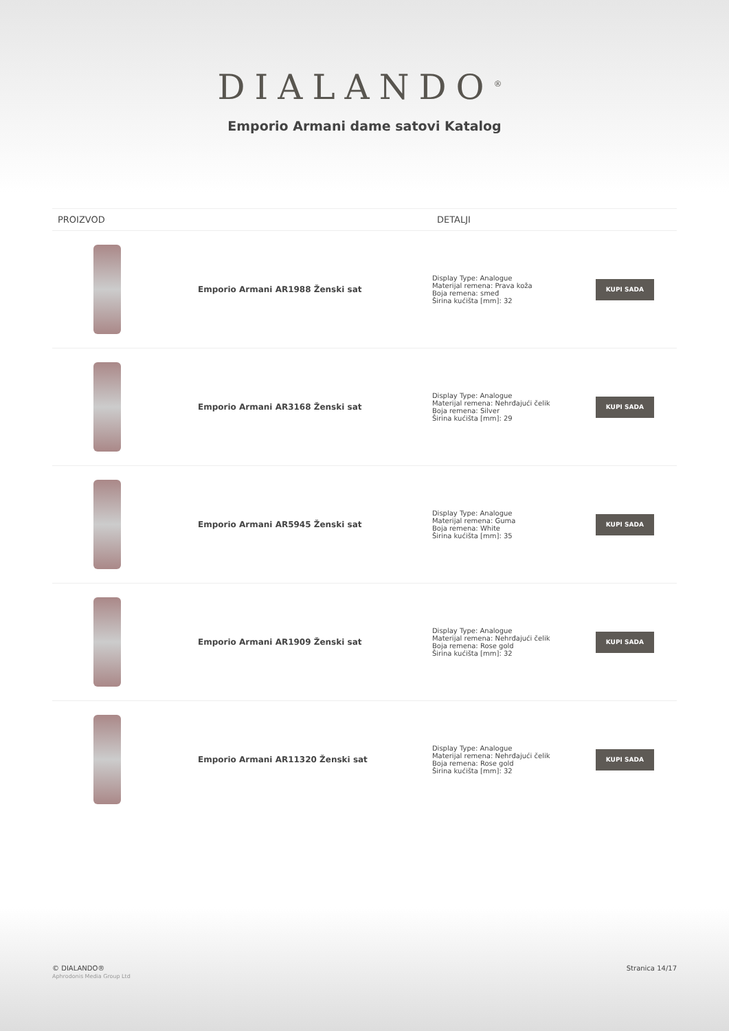DIALANDO<sup>®</sup>
Emporio Armani dame satovi Katalog
| PROIZVOD | | DETALJI | |
| --- | --- | --- | --- |
| | Emporio Armani AR1988 Ženski sat | Display Type: Analogue Materijal remena: Prava koža Boja remena: smeđ Širina kućišta [mm]: 32 | KUPI SADA |
| | Emporio Armani AR3168 Ženski sat | Display Type: Analogue Materijal remena: Nehrđajući čelik Boja remena: Silver Širina kućišta [mm]: 29 | KUPI SADA |
| | Emporio Armani AR5945 Ženski sat | Display Type: Analogue Materijal remena: Guma Boja remena: White Širina kućišta [mm]: 35 | KUPI SADA |
| | Emporio Armani AR1909 Ženski sat | Display Type: Analogue Materijal remena: Nehrđajući čelik Boja remena: Rose gold Širina kućišta [mm]: 32 | KUPI SADA |
| | Emporio Armani AR11320 Ženski sat | Display Type: Analogue Materijal remena: Nehrđajući čelik Boja remena: Rose gold Širina kućišta [mm]: 32 | KUPI SADA |
© DIALANDO®
Aphrodonis Media Group Ltd
Stranica 14/17